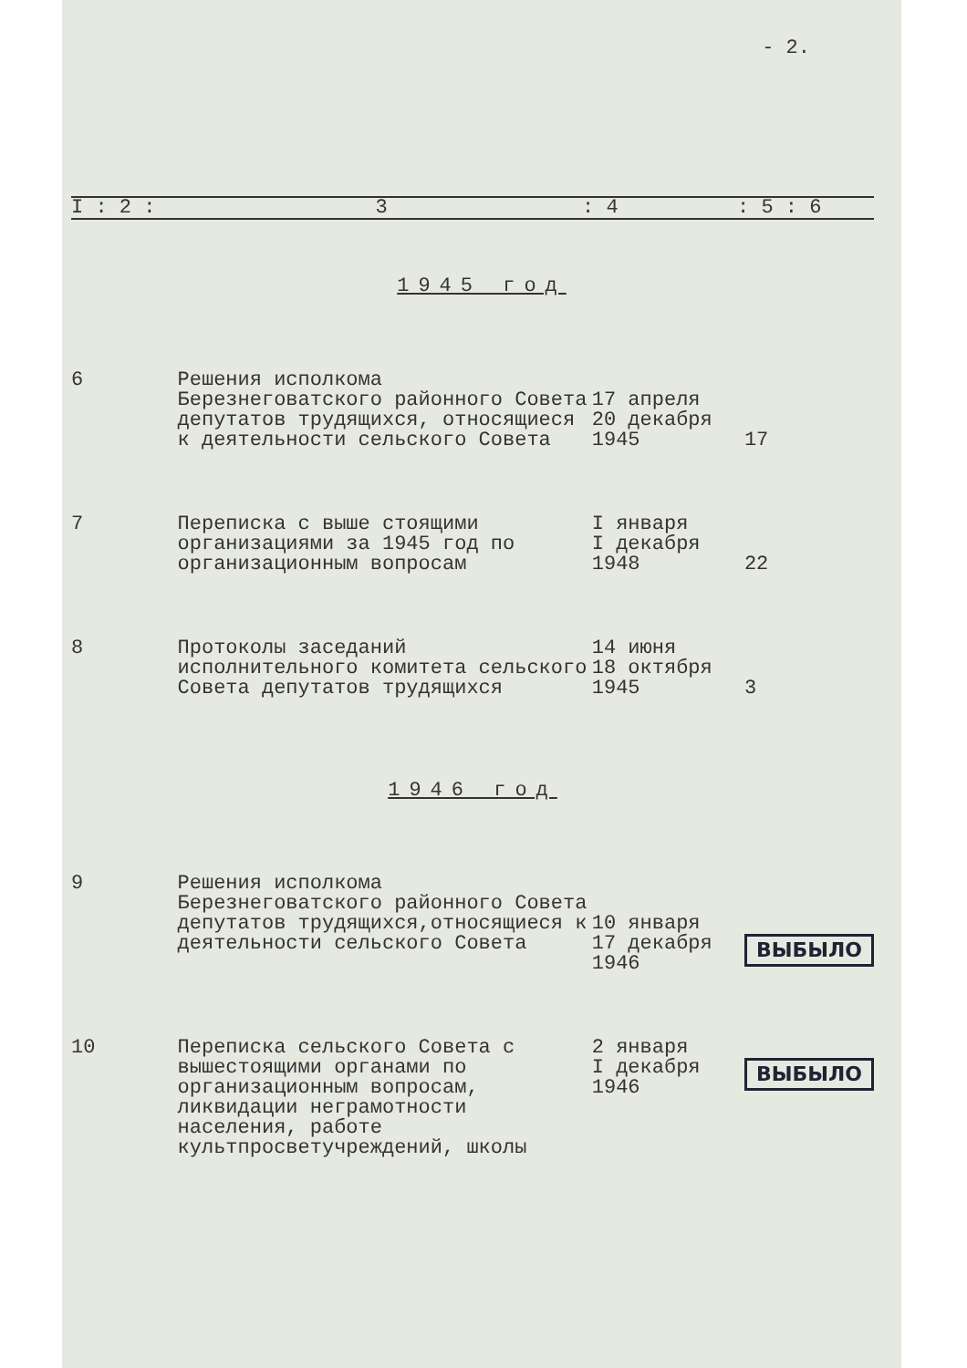- 2.
| I : 2 : | 3 | : 4 | : 5 : 6 |
1945 год
| 6 | Решения исполкома Березнеговатского районного Совета депутатов трудящихся, относящиеся к деятельности сельского Совета | 17 апреля 20 декабря 1945 | 17 |
| 7 | Переписка с выше стоящими организациями за 1945 год по организационным вопросам | I января I декабря 1948 | 22 |
| 8 | Протоколы заседаний исполнительного комитета сельского Совета депутатов трудящихся | 14 июня 18 октября 1945 | 3 |
| 1946 год | | | |
| 9 | Решения исполкома Березнеговатского районного Совета депутатов трудящихся,относящиеся к деятельности сельского Совета | 10 января 17 декабря 1946 | ВЫБЫЛО |
| 10 | Переписка сельского Совета с вышестоящими органами по организационным вопросам, ликвидации неграмотности населения, работе культпросветучреждений, школы | 2 января I декабря 1946 | ВЫБЫЛО |